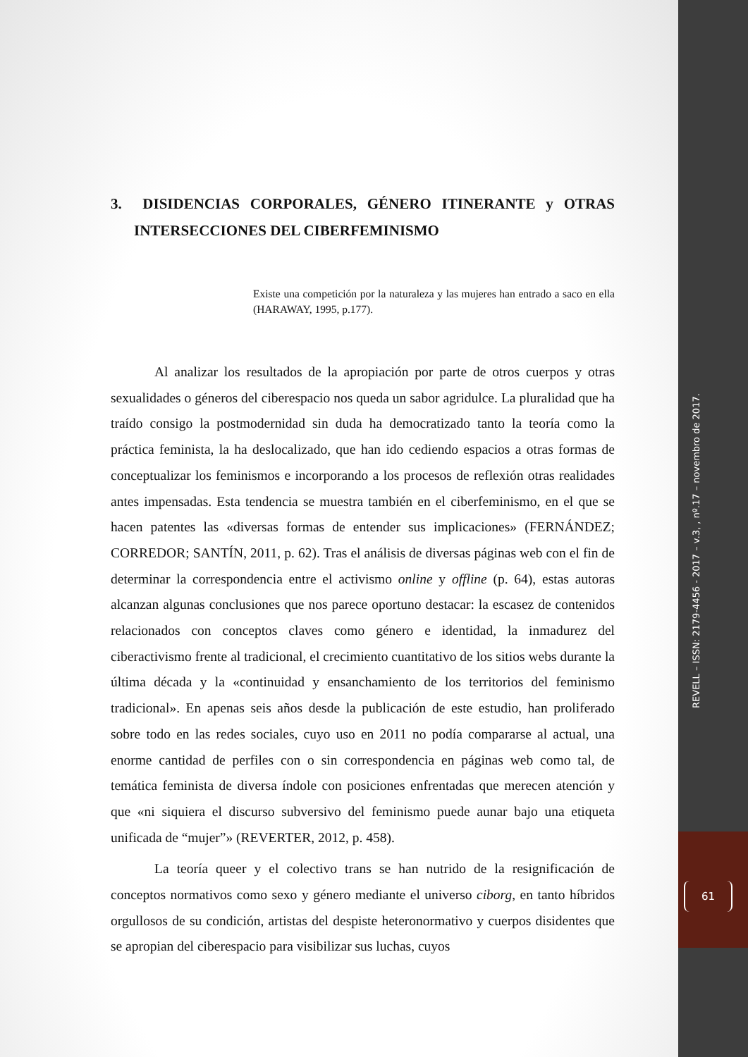3. DISIDENCIAS CORPORALES, GÉNERO ITINERANTE y OTRAS INTERSECCIONES DEL CIBERFEMINISMO
Existe una competición por la naturaleza y las mujeres han entrado a saco en ella (HARAWAY, 1995, p.177).
Al analizar los resultados de la apropiación por parte de otros cuerpos y otras sexualidades o géneros del ciberespacio nos queda un sabor agridulce. La pluralidad que ha traído consigo la postmodernidad sin duda ha democratizado tanto la teoría como la práctica feminista, la ha deslocalizado, que han ido cediendo espacios a otras formas de conceptualizar los feminismos e incorporando a los procesos de reflexión otras realidades antes impensadas. Esta tendencia se muestra también en el ciberfeminismo, en el que se hacen patentes las «diversas formas de entender sus implicaciones» (FERNÁNDEZ; CORREDOR; SANTÍN, 2011, p. 62). Tras el análisis de diversas páginas web con el fin de determinar la correspondencia entre el activismo online y offline (p. 64), estas autoras alcanzan algunas conclusiones que nos parece oportuno destacar: la escasez de contenidos relacionados con conceptos claves como género e identidad, la inmadurez del ciberactivismo frente al tradicional, el crecimiento cuantitativo de los sitios webs durante la última década y la «continuidad y ensanchamiento de los territorios del feminismo tradicional». En apenas seis años desde la publicación de este estudio, han proliferado sobre todo en las redes sociales, cuyo uso en 2011 no podía compararse al actual, una enorme cantidad de perfiles con o sin correspondencia en páginas web como tal, de temática feminista de diversa índole con posiciones enfrentadas que merecen atención y que «ni siquiera el discurso subversivo del feminismo puede aunar bajo una etiqueta unificada de “mujer”» (REVERTER, 2012, p. 458).
La teoría queer y el colectivo trans se han nutrido de la resignificación de conceptos normativos como sexo y género mediante el universo ciborg, en tanto híbridos orgullosos de su condición, artistas del despiste heteronormativo y cuerpos disidentes que se apropian del ciberespacio para visibilizar sus luchas, cuyos
REVELL – ISSN: 2179-4456 - 2017 – v.3, , nº.17 – novembro de 2017.
61